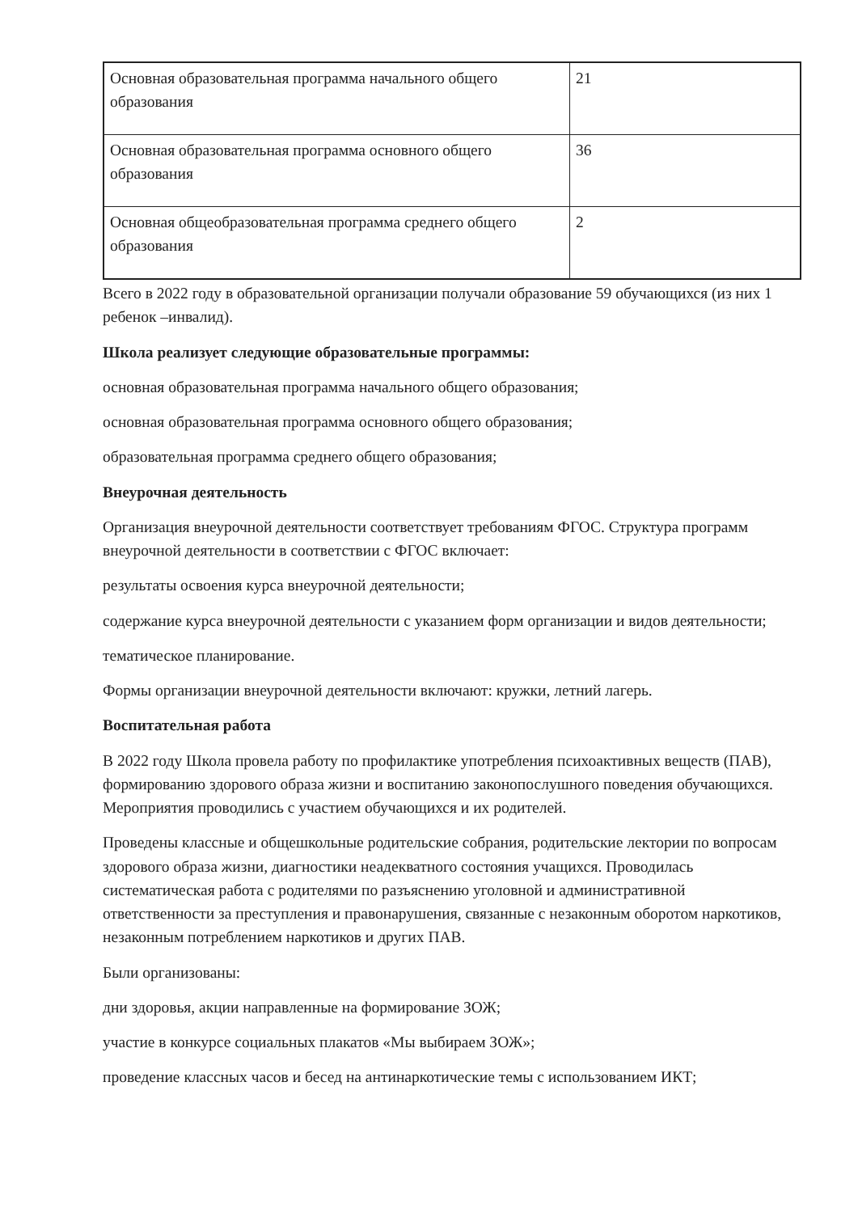| Основная образовательная программа начального общего образования | 21 |
| Основная образовательная программа основного общего образования | 36 |
| Основная общеобразовательная программа среднего общего образования | 2 |
Всего в 2022 году в образовательной организации получали образование 59 обучающихся (из них 1 ребенок –инвалид).
Школа реализует следующие образовательные программы:
основная образовательная программа начального общего образования;
основная образовательная программа основного общего образования;
образовательная программа среднего общего образования;
Внеурочная деятельность
Организация внеурочной деятельности соответствует требованиям ФГОС. Структура программ внеурочной деятельности в соответствии с ФГОС включает:
результаты освоения курса внеурочной деятельности;
содержание курса внеурочной деятельности с указанием форм организации и видов деятельности;
тематическое планирование.
Формы организации внеурочной деятельности включают: кружки, летний лагерь.
Воспитательная работа
В 2022 году Школа провела работу по профилактике употребления психоактивных веществ (ПАВ), формированию здорового образа жизни и воспитанию законопослушного поведения обучающихся. Мероприятия проводились с участием обучающихся и их родителей.
Проведены классные и общешкольные родительские собрания, родительские лектории по вопросам здорового образа жизни, диагностики неадекватного состояния учащихся. Проводилась систематическая работа с родителями по разъяснению уголовной и административной ответственности за преступления и правонарушения, связанные с незаконным оборотом наркотиков, незаконным потреблением наркотиков и других ПАВ.
Были организованы:
дни здоровья, акции направленные на формирование ЗОЖ;
участие в конкурсе социальных плакатов «Мы выбираем ЗОЖ»;
проведение классных часов и бесед на антинаркотические темы с использованием ИКТ;